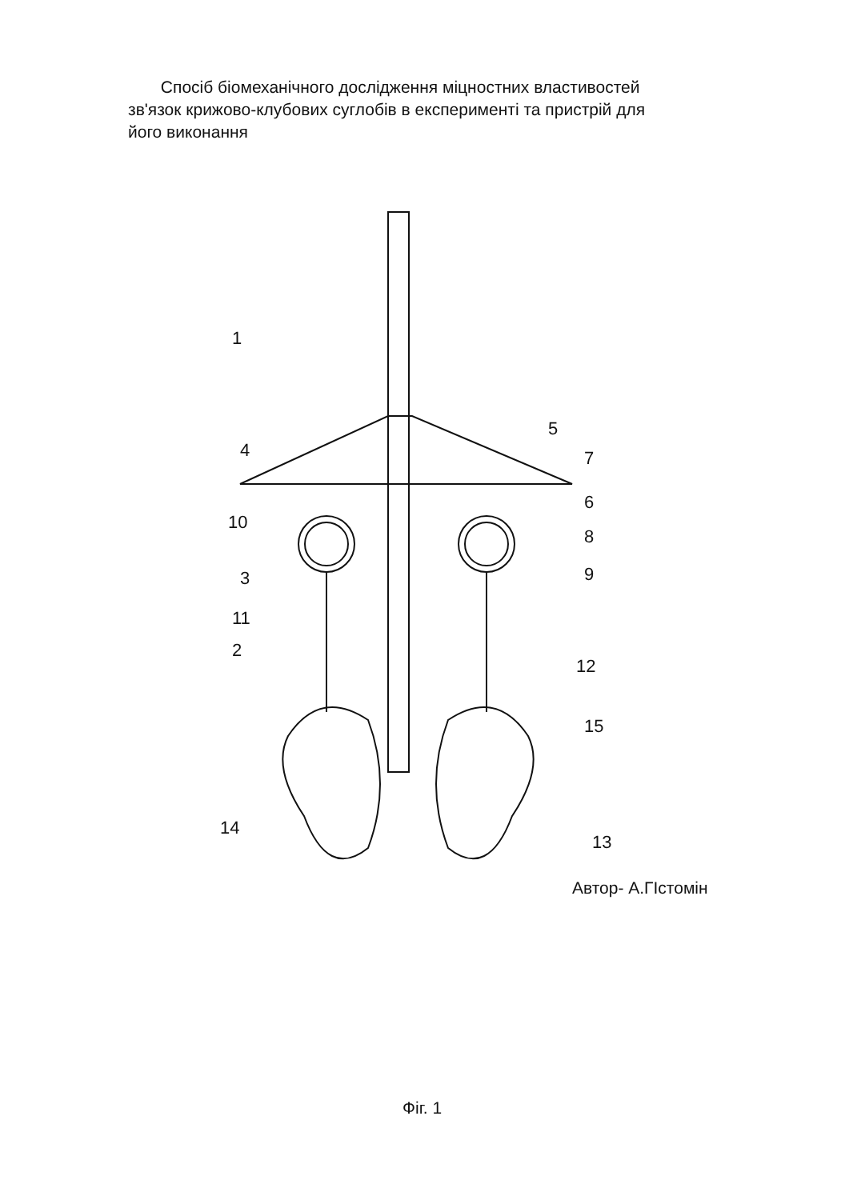Спосіб біомеханічного дослідження міцностних властивостей зв'язок крижово-клубових суглобів в експерименті та пристрій для його виконання
1
2
3
4
5
7
6
8
9
10
11
12
13
14
15
Автор- А.ГІстомін
Фіг. 1